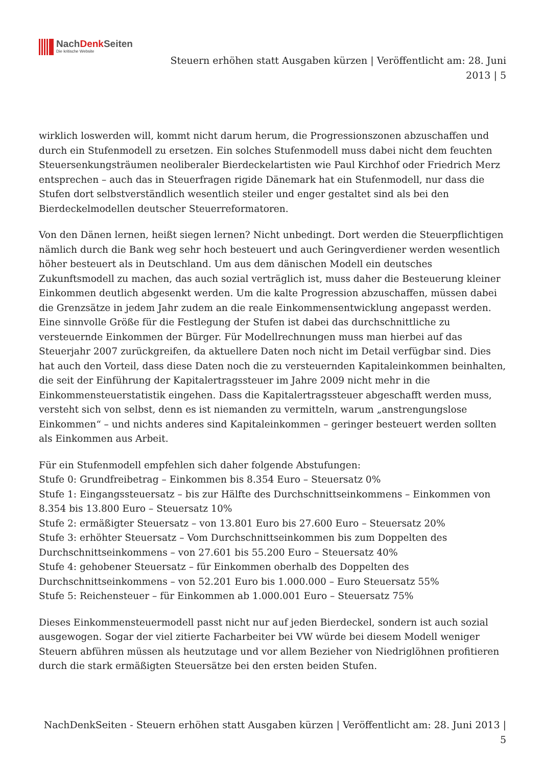NachDenk Seiten
Die kritische Website
Steuern erhöhen statt Ausgaben kürzen | Veröffentlicht am: 28. Juni 2013 | 5
wirklich loswerden will, kommt nicht darum herum, die Progressionszonen abzuschaffen und durch ein Stufenmodell zu ersetzen. Ein solches Stufenmodell muss dabei nicht dem feuchten Steuersenkungsträumen neoliberaler Bierdeckelartisten wie Paul Kirchhof oder Friedrich Merz entsprechen – auch das in Steuerfragen rigide Dänemark hat ein Stufenmodell, nur dass die Stufen dort selbstverständlich wesentlich steiler und enger gestaltet sind als bei den Bierdeckelmodellen deutscher Steuerreformatoren.
Von den Dänen lernen, heißt siegen lernen? Nicht unbedingt. Dort werden die Steuerpflichtigen nämlich durch die Bank weg sehr hoch besteuert und auch Geringverdiener werden wesentlich höher besteuert als in Deutschland. Um aus dem dänischen Modell ein deutsches Zukunftsmodell zu machen, das auch sozial verträglich ist, muss daher die Besteuerung kleiner Einkommen deutlich abgesenkt werden. Um die kalte Progression abzuschaffen, müssen dabei die Grenzsätze in jedem Jahr zudem an die reale Einkommensentwicklung angepasst werden. Eine sinnvolle Größe für die Festlegung der Stufen ist dabei das durchschnittliche zu versteuernde Einkommen der Bürger. Für Modellrechnungen muss man hierbei auf das Steuerjahr 2007 zurückgreifen, da aktuellere Daten noch nicht im Detail verfügbar sind. Dies hat auch den Vorteil, dass diese Daten noch die zu versteuernden Kapitaleinkommen beinhalten, die seit der Einführung der Kapitalertragssteuer im Jahre 2009 nicht mehr in die Einkommensteuerstatistik eingehen. Dass die Kapitalertragssteuer abgeschafft werden muss, versteht sich von selbst, denn es ist niemanden zu vermitteln, warum „anstrengungslose Einkommen“ – und nichts anderes sind Kapitaleinkommen – geringer besteuert werden sollten als Einkommen aus Arbeit.
Für ein Stufenmodell empfehlen sich daher folgende Abstufungen:
Stufe 0: Grundfreibetrag – Einkommen bis 8.354 Euro – Steuersatz 0%
Stufe 1: Eingangssteuersatz – bis zur Hälfte des Durchschnittseinkommens – Einkommen von 8.354 bis 13.800 Euro – Steuersatz 10%
Stufe 2: ermäßigter Steuersatz – von 13.801 Euro bis 27.600 Euro – Steuersatz 20%
Stufe 3: erhöhter Steuersatz – Vom Durchschnittseinkommen bis zum Doppelten des Durchschnittseinkommens – von 27.601 bis 55.200 Euro – Steuersatz 40%
Stufe 4: gehobener Steuersatz – für Einkommen oberhalb des Doppelten des Durchschnittseinkommens – von 52.201 Euro bis 1.000.000 – Euro Steuersatz 55%
Stufe 5: Reichensteuer – für Einkommen ab 1.000.001 Euro – Steuersatz 75%
Dieses Einkommensteuermodell passt nicht nur auf jeden Bierdeckel, sondern ist auch sozial ausgewogen. Sogar der viel zitierte Facharbeiter bei VW würde bei diesem Modell weniger Steuern abführen müssen als heutzutage und vor allem Bezieher von Niedriglöhnen profitieren durch die stark ermäßigten Steuersätze bei den ersten beiden Stufen.
NachDenkSeiten - Steuern erhöhen statt Ausgaben kürzen | Veröffentlicht am: 28. Juni 2013 | 5